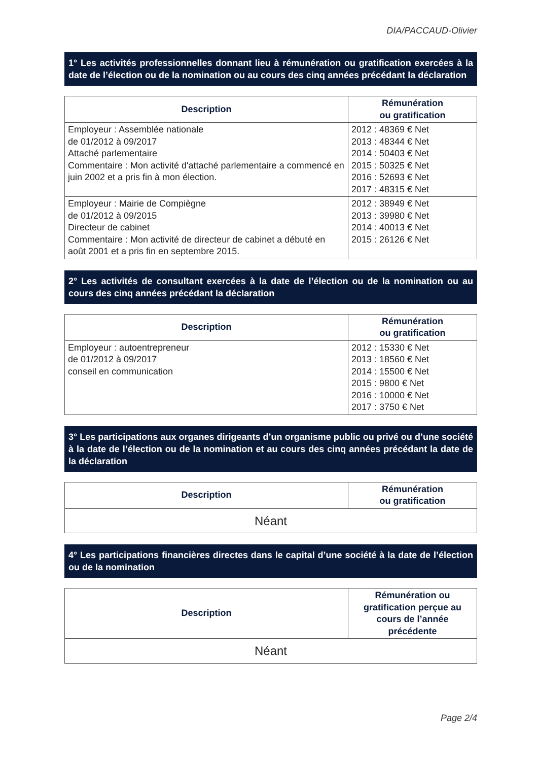DIA/PACCAUD-Olivier
1° Les activités professionnelles donnant lieu à rémunération ou gratification exercées à la date de l’élection ou de la nomination ou au cours des cinq années précédant la déclaration
| Description | Rémunération ou gratification |
| --- | --- |
| Employeur : Assemblée nationale de 01/2012 à 09/2017 Attaché parlementaire Commentaire : Mon activité d'attaché parlementaire a commencé en juin 2002 et a pris fin à mon élection. | 2012 : 48369 € Net 2013 : 48344 € Net 2014 : 50403 € Net 2015 : 50325 € Net 2016 : 52693 € Net 2017 : 48315 € Net |
| Employeur : Mairie de Compiègne de 01/2012 à 09/2015 Directeur de cabinet Commentaire : Mon activité de directeur de cabinet a débuté en août 2001 et a pris fin en septembre 2015. | 2012 : 38949 € Net 2013 : 39980 € Net 2014 : 40013 € Net 2015 : 26126 € Net |
2° Les activités de consultant exercées à la date de l’élection ou de la nomination ou au cours des cinq années précédant la déclaration
| Description | Rémunération ou gratification |
| --- | --- |
| Employeur : autoentrepreneur de 01/2012 à 09/2017 conseil en communication | 2012 : 15330 € Net 2013 : 18560 € Net 2014 : 15500 € Net 2015 : 9800 € Net 2016 : 10000 € Net 2017 : 3750 € Net |
3° Les participations aux organes dirigeants d’un organisme public ou privé ou d’une société à la date de l’élection ou de la nomination et au cours des cinq années précédant la date de la déclaration
| Description | Rémunération ou gratification |
| --- | --- |
| Néant | |
4° Les participations financières directes dans le capital d’une société à la date de l’élection ou de la nomination
| Description | Rémunération ou gratification perçue au cours de l’année précédente |
| --- | --- |
| Néant | |
Page 2/4